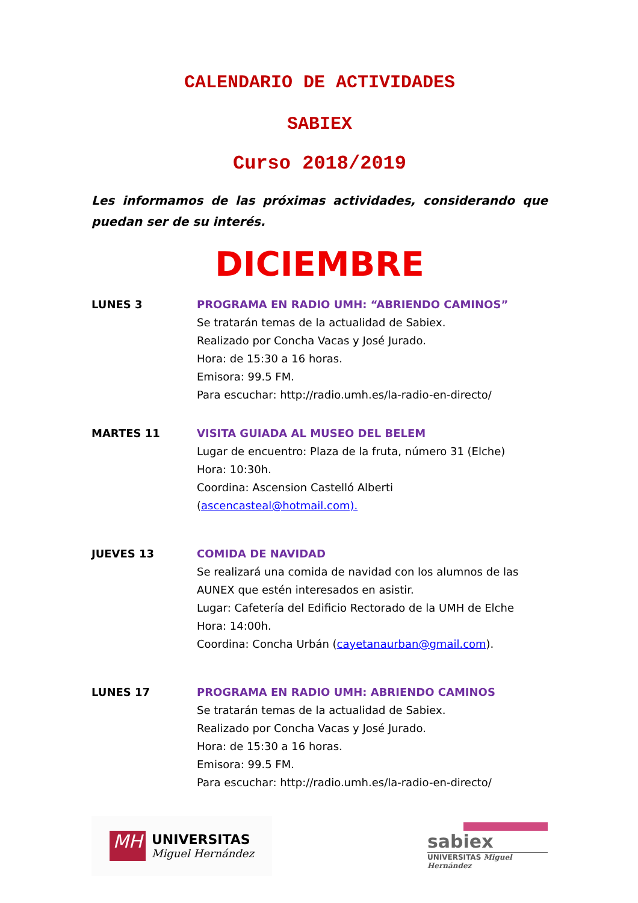CALENDARIO DE ACTIVIDADES
SABIEX
Curso 2018/2019
Les informamos de las próximas actividades, considerando que puedan ser de su interés.
DICIEMBRE
LUNES 3 PROGRAMA EN RADIO UMH: “ABRIENDO CAMINOS”
Se tratarán temas de la actualidad de Sabiex.
Realizado por Concha Vacas y José Jurado.
Hora: de 15:30 a 16 horas.
Emisora: 99.5 FM.
Para escuchar: http://radio.umh.es/la-radio-en-directo/
MARTES 11 VISITA GUIADA AL MUSEO DEL BELEM
Lugar de encuentro: Plaza de la fruta, número 31 (Elche)
Hora: 10:30h.
Coordina: Ascension Castelló Alberti (ascencasteal@hotmail.com).
JUEVES 13 COMIDA DE NAVIDAD
Se realizará una comida de navidad con los alumnos de las AUNEX que estén interesados en asistir.
Lugar: Cafetería del Edificio Rectorado de la UMH de Elche
Hora: 14:00h.
Coordina: Concha Urbán (cayetanaurban@gmail.com).
LUNES 17 PROGRAMA EN RADIO UMH: ABRIENDO CAMINOS
Se tratarán temas de la actualidad de Sabiex.
Realizado por Concha Vacas y José Jurado.
Hora: de 15:30 a 16 horas.
Emisora: 99.5 FM.
Para escuchar: http://radio.umh.es/la-radio-en-directo/
MH
UNIVERSITAS
Miguel Hernández
sabiex
UNIVERSITAS Miguel Hernández